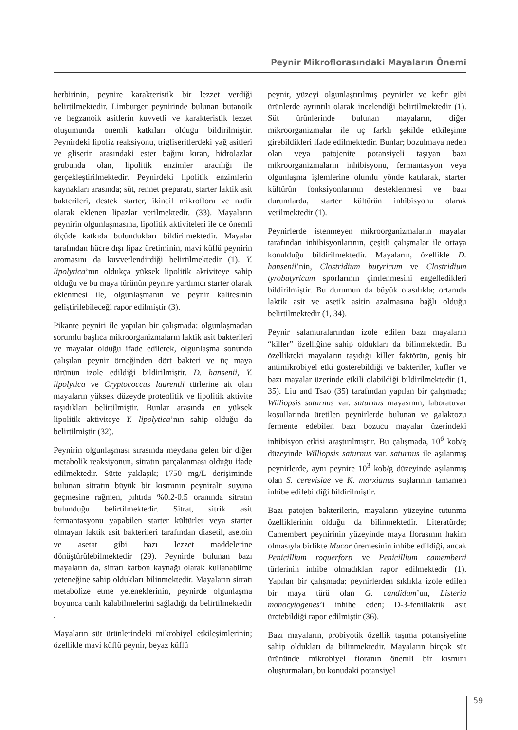Peynir Mikroflorasındaki Mayaların Önemi
herbirinin, peynire karakteristik bir lezzet verdiği belirtilmektedir. Limburger peynirinde bulunan butanoik ve hegzanoik asitlerin kuvvetli ve karakteristik lezzet oluşumunda önemli katkıları olduğu bildirilmiştir. Peynirdeki lipoliz reaksiyonu, trigliseritlerdeki yağ asitleri ve gliserin arasındaki ester bağını kıran, hidrolazlar grubunda olan, lipolitik enzimler aracılığı ile gerçekleştirilmektedir. Peynirdeki lipolitik enzimlerin kaynakları arasında; süt, rennet preparatı, starter laktik asit bakterileri, destek starter, ikincil mikroflora ve nadir olarak eklenen lipazlar verilmektedir. (33). Mayaların peynirin olgunlaşmasına, lipolitik aktiviteleri ile de önemli ölçüde katkıda bulundukları bildirilmektedir. Mayalar tarafından hücre dışı lipaz üretiminin, mavi küflü peynirin aromasını da kuvvetlendirdiği belirtilmektedir (1). Y. lipolytica’nın oldukça yüksek lipolitik aktiviteye sahip olduğu ve bu maya türünün peynire yardımcı starter olarak eklenmesi ile, olgunlaşmanın ve peynir kalitesinin geliştirilebileceği rapor edilmiştir (3).
Pikante peyniri ile yapılan bir çalışmada; olgunlaşmadan sorumlu başlıca mikroorganizmaların laktik asit bakterileri ve mayalar olduğu ifade edilerek, olgunlaşma sonunda çalışılan peynir örneğinden dört bakteri ve üç maya türünün izole edildiği bildirilmiştir. D. hansenii, Y. lipolytica ve Cryptococcus laurentii türlerine ait olan mayaların yüksek düzeyde proteolitik ve lipolitik aktivite taşıdıkları belirtilmiştir. Bunlar arasında en yüksek lipolitik aktiviteye Y. lipolytica’nın sahip olduğu da belirtilmiştir (32).
Peynirin olgunlaşması sırasında meydana gelen bir diğer metabolik reaksiyonun, sitratın parçalanması olduğu ifade edilmektedir. Sütte yaklaşık; 1750 mg/L derişiminde bulunan sitratın büyük bir kısmının peyniraltı suyuna geçmesine rağmen, pıhtıda %0.2-0.5 oranında sitratın bulunduğu belirtilmektedir. Sitrat, sitrik asit fermantasyonu yapabilen starter kültürler veya starter olmayan laktik asit bakterileri tarafından diasetil, asetoin ve asetat gibi bazı lezzet maddelerine dönüştürülebilmektedir (29). Peynirde bulunan bazı mayaların da, sitratı karbon kaynağı olarak kullanabilme yeteneğine sahip oldukları bilinmektedir. Mayaların sitratı metabolize etme yeteneklerinin, peynirde olgunlaşma boyunca canlı kalabilmelerini sağladığı da belirtilmektedir .
Mayaların süt ürünlerindeki mikrobiyel etkileşimlerinin; özellikle mavi küflü peynir, beyaz küflü
peynir, yüzeyi olgunlaştırılmış peynirler ve kefir gibi ürünlerde ayrıntılı olarak incelendiği belirtilmektedir (1). Süt ürünlerinde bulunan mayaların, diğer mikroorganizmalar ile üç farklı şekilde etkileşime girebildikleri ifade edilmektedir. Bunlar; bozulmaya neden olan veya patojenite potansiyeli taşıyan bazı mikroorganizmaların inhibisyonu, fermantasyon veya olgunlaşma işlemlerine olumlu yönde katılarak, starter kültürün fonksiyonlarının desteklenmesi ve bazı durumlarda, starter kültürün inhibisyonu olarak verilmektedir (1).
Peynirlerde istenmeyen mikroorganizmaların mayalar tarafından inhibisyonlarının, çeşitli çalışmalar ile ortaya konulduğu bildirilmektedir. Mayaların, özellikle D. hansenii’nin, Clostridium butyricum ve Clostridium tyrobutyricum sporlarının çimlenmesini engelledikleri bildirilmiştir. Bu durumun da büyük olasılıkla; ortamda laktik asit ve asetik asitin azalmasına bağlı olduğu belirtilmektedir (1, 34).
Peynir salamuralarından izole edilen bazı mayaların “killer” özelliğine sahip oldukları da bilinmektedir. Bu özellikteki mayaların taşıdığı killer faktörün, geniş bir antimikrobiyel etki gösterebildiği ve bakteriler, küfler ve bazı mayalar üzerinde etkili olabildiği bildirilmektedir (1, 35). Liu and Tsao (35) tarafından yapılan bir çalışmada; Williopsis saturnus var. saturnus mayasının, laboratuvar koşullarında üretilen peynirlerde bulunan ve galaktozu fermente edebilen bazı bozucu mayalar üzerindeki inhibisyon etkisi araştırılmıştır. Bu çalışmada, 10<sup>6</sup> kob/g düzeyinde Williopsis saturnus var. saturnus ile aşılanmış peynirlerde, aynı peynire 10<sup>3</sup> kob/g düzeyinde aşılanmış olan S. cerevisiae ve K. marxianus suşlarının tamamen inhibe edilebildiği bildirilmiştir.
Bazı patojen bakterilerin, mayaların yüzeyine tutunma özelliklerinin olduğu da bilinmektedir. Literatürde; Camembert peynirinin yüzeyinde maya florasının hakim olmasıyla birlikte Mucor üremesinin inhibe edildiği, ancak Penicillium roquerforti ve Penicillium camemberti türlerinin inhibe olmadıkları rapor edilmektedir (1). Yapılan bir çalışmada; peynirlerden sıklıkla izole edilen bir maya türü olan G. candidum’un, Listeria monocytogenes’i inhibe eden; D-3-fenillaktik asit üretebildiği rapor edilmiştir (36).
Bazı mayaların, probiyotik özellik taşıma potansiyeline sahip oldukları da bilinmektedir. Mayaların birçok süt ürününde mikrobiyel floranın önemli bir kısmını oluşturmaları, bu konudaki potansiyel
59